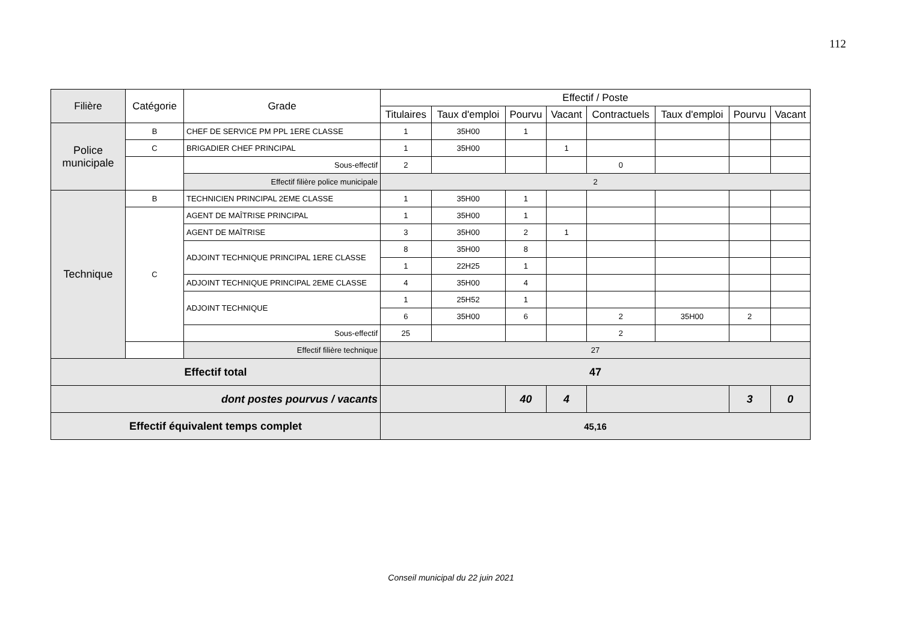112
| Filière | Catégorie | Grade | Effectif / Poste | | | | | | | |
| --- | --- | --- | --- | --- | --- | --- | --- | --- | --- | --- |
| | | | Titulaires | Taux d'emploi | Pourvu | Vacant | Contractuels | Taux d'emploi | Pourvu | Vacant |
| Police municipale | B | CHEF DE SERVICE PM PPL 1ERE CLASSE | 1 | 35H00 | 1 | | | | | |
| | C | BRIGADIER CHEF PRINCIPAL | 1 | 35H00 | | 1 | | | | |
| | | Sous-effectif | 2 | | | | 0 | | | |
| | | Effectif filière police municipale | 2 | | | | | | | |
| Technique | B | TECHNICIEN PRINCIPAL 2EME CLASSE | 1 | 35H00 | 1 | | | | | |
| | C | AGENT DE MAÎTRISE PRINCIPAL | 1 | 35H00 | 1 | | | | | |
| | | AGENT DE MAÎTRISE | 3 | 35H00 | 2 | 1 | | | | |
| | | ADJOINT TECHNIQUE PRINCIPAL 1ERE CLASSE | 8 | 35H00 | 8 | | | | | |
| | | | 1 | 22H25 | 1 | | | | | |
| | | ADJOINT TECHNIQUE PRINCIPAL 2EME CLASSE | 4 | 35H00 | 4 | | | | | |
| | | ADJOINT TECHNIQUE | 1 | 25H52 | 1 | | | | | |
| | | | 6 | 35H00 | 6 | | 2 | 35H00 | 2 | |
| | | Sous-effectif | 25 | | | | 2 | | | |
| | | Effectif filière technique | 27 | | | | | | | |
| Effectif total | | | 47 | | | | | | | |
| dont postes pourvus / vacants | | | | | 40 | 4 | | | 3 | 0 |
| Effectif équivalent temps complet | | | 45,16 | | | | | | | |
Conseil municipal du 22 juin 2021